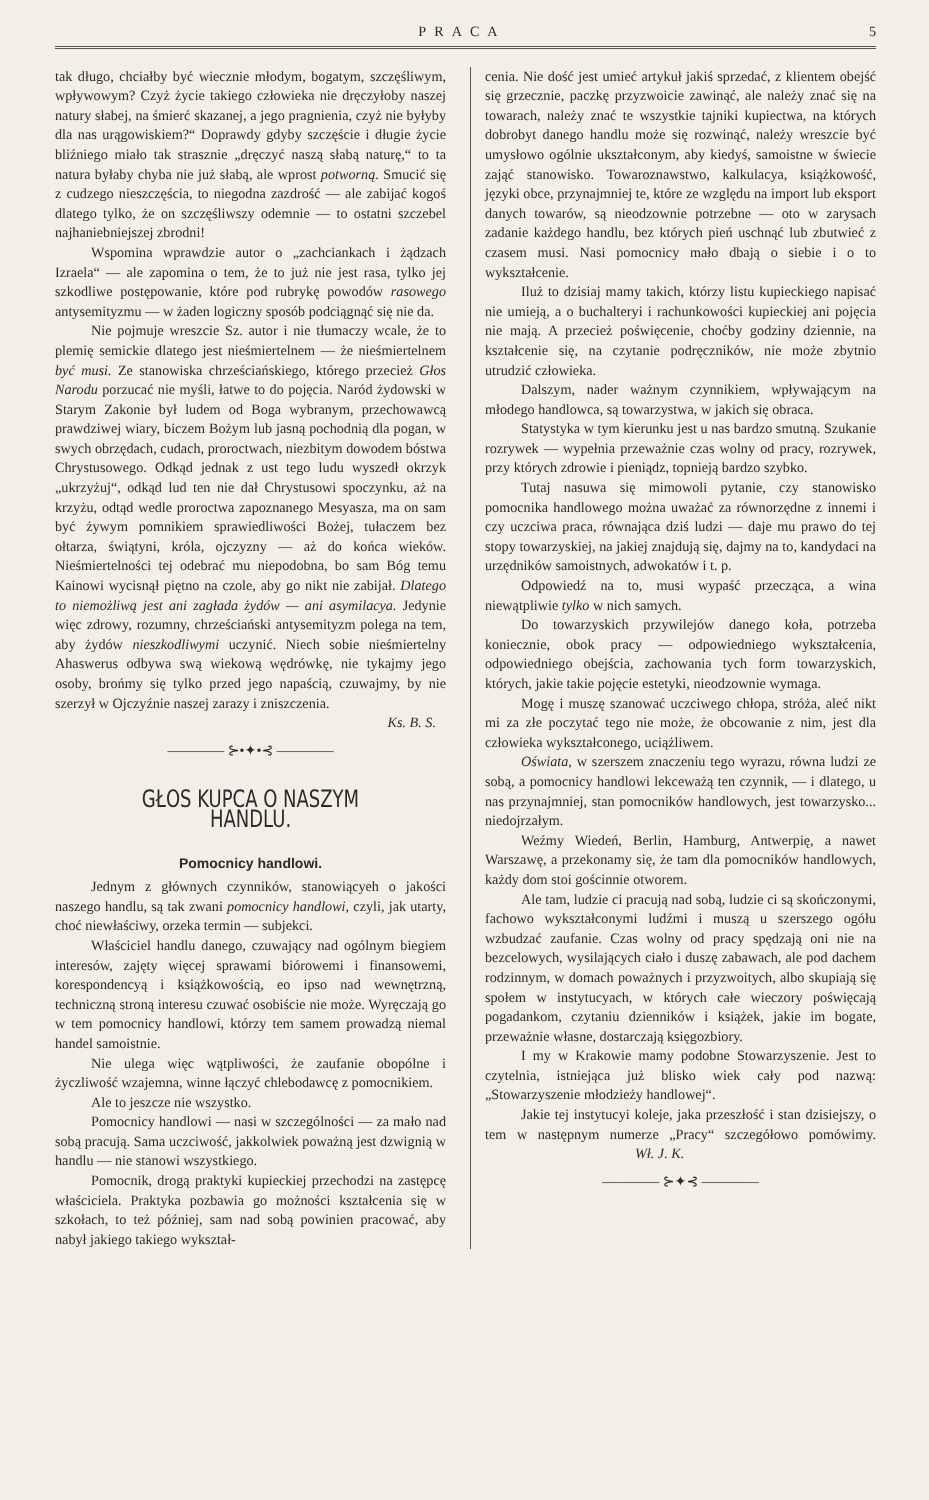PRACA 5
tak długo, chciałby być wiecznie młodym, bogatym, szczęśliwym, wpływowym? Czyż życie takiego człowieka nie dręczyłoby naszej natury słabej, na śmierć skazanej, a jego pragnienia, czyż nie byłyby dla nas urągowiskiem?“ Doprawdy gdyby szczęście i długie życie bliźniego miało tak strasznie „dręczyć naszą słabą naturę,“ to ta natura byłaby chyba nie już słabą, ale wprost potworną. Smucić się z cudzego nieszczęścia, to niegodna zazdrość — ale zabijać kogoś dlatego tylko, że on szczęśliwszy odemnie — to ostatni szczebel najhaniebniejszej zbrodni!
Wspomina wprawdzie autor o „zachciankach i żądzach Izraela“ — ale zapomina o tem, że to już nie jest rasa, tylko jej szkodliwe postępowanie, które pod rubrykę powodów rasowego antysemityzmu — w żaden logiczny sposób podciągnąć się nie da.
Nie pojmuje wreszcie Sz. autor i nie tłumaczy wcale, że to plemię semickie dlatego jest nieśmiertelnem — że nieśmiertelnem być musi. Ze stanowiska chrześciańskiego, którego przecież Głos Narodu porzucać nie myśli, łatwe to do pojęcia. Naród żydowski w Starym Zakonie był ludem od Boga wybranym, przechowawcą prawdziwej wiary, biczem Bożym lub jasną pochodnią dla pogan, w swych obrzędach, cudach, proroctwach, niezbitym dowodem bóstwa Chrystusowego. Odkąd jednak z ust tego ludu wyszedł okrzyk „ukrzyżuj“, odkąd lud ten nie dał Chrystusowi spoczynku, aż na krzyżu, odtąd wedle proroctwa zapoznanego Mesyasza, ma on sam być żywym pomnikiem sprawiedliwości Bożej, tułaczem bez ołtarza, świątyni, króla, ojczyzny — aż do końca wieków. Nieśmiertelności tej odebrać mu niepodobna, bo sam Bóg temu Kainowi wycisnął piętno na czole, aby go nikt nie zabijał. Dlatego to niemożliwą jest ani zagłada żydów — ani asymilacya. Jedynie więc zdrowy, rozumny, chrześciański antysemityzm polega na tem, aby żydów nieszkodliwymi uczynić. Niech sobie nieśmiertelny Ahaswerus odbywa swą wiekową wędrówkę, nie tykajmy jego osoby, brońmy się tylko przed jego napaścią, czuwajmy, by nie szerzył w Ojczyźnie naszej zarazy i zniszczenia.
Ks. B. S.
———— ⊱•✦•⊰ ————
GŁOS KUPCA O NASZYM HANDLU.
Pomocnicy handlowi.
Jednym z głównych czynników, stanowiącyeh o jakości naszego handlu, są tak zwani pomocnicy handlowi, czyli, jak utarty, choć niewłaściwy, orzeka termin — subjekci.
Właściciel handlu danego, czuwający nad ogólnym biegiem interesów, zajęty więcej sprawami biórowemi i finansowemi, korespondencyą i książkowością, eo ipso nad wewnętrzną, techniczną stroną interesu czuwać osobiście nie może. Wyręczają go w tem pomocnicy handlowi, którzy tem samem prowadzą niemal handel samoistnie.
Nie ulega więc wątpliwości, że zaufanie obopólne i życzliwość wzajemna, winne łączyć chlebodawcę z pomocnikiem.
Ale to jeszcze nie wszystko.
Pomocnicy handlowi — nasi w szczególności — za mało nad sobą pracują. Sama uczciwość, jakkolwiek poważną jest dzwignią w handlu — nie stanowi wszystkiego.
Pomocnik, drogą praktyki kupieckiej przechodzi na zastępcę właściciela. Praktyka pozbawia go możności kształcenia się w szkołach, to też później, sam nad sobą powinien pracować, aby nabył jakiego takiego wykształ-
cenia. Nie dość jest umieć artykuł jakiś sprzedać, z klientem obejść się grzecznie, paczkę przyzwoicie zawinąć, ale należy znać się na towarach, należy znać te wszystkie tajniki kupiectwa, na których dobrobyt danego handlu może się rozwinąć, należy wreszcie być umysłowo ogólnie ukształconym, aby kiedyś, samoistne w świecie zająć stanowisko. Towaroznawstwo, kalkulacya, książkowość, języki obce, przynajmniej te, które ze względu na import lub eksport danych towarów, są nieodzownie potrzebne — oto w zarysach zadanie każdego handlu, bez których pień uschnąć lub zbutwieć z czasem musi. Nasi pomocnicy mało dbają o siebie i o to wykształcenie.
Iluż to dzisiaj mamy takich, którzy listu kupieckiego napisać nie umieją, a o buchalteryi i rachunkowości kupieckiej ani pojęcia nie mają. A przecież poświęcenie, choćby godziny dziennie, na kształcenie się, na czytanie podręczników, nie może zbytnio utrudzić człowieka.
Dalszym, nader ważnym czynnikiem, wpływającym na młodego handlowca, są towarzystwa, w jakich się obraca.
Statystyka w tym kierunku jest u nas bardzo smutną. Szukanie rozrywek — wypełnia przeważnie czas wolny od pracy, rozrywek, przy których zdrowie i pieniądz, topnieją bardzo szybko.
Tutaj nasuwa się mimowoli pytanie, czy stanowisko pomocnika handlowego można uważać za równorzędne z innemi i czy uczciwa praca, równająca dziś ludzi — daje mu prawo do tej stopy towarzyskiej, na jakiej znajdują się, dajmy na to, kandydaci na urzędników samoistnych, adwokatów i t. p.
Odpowiedź na to, musi wypaść przecząca, a wina niewątpliwie tylko w nich samych.
Do towarzyskich przywilejów danego koła, potrzeba koniecznie, obok pracy — odpowiedniego wykształcenia, odpowiedniego obejścia, zachowania tych form towarzyskich, których, jakie takie pojęcie estetyki, nieodzownie wymaga.
Mogę i muszę szanować uczciwego chłopa, stróża, aleć nikt mi za złe poczytać tego nie może, że obcowanie z nim, jest dla człowieka wykształconego, uciążliwem.
Oświata, w szerszem znaczeniu tego wyrazu, równa ludzi ze sobą, a pomocnicy handlowi lekceważą ten czynnik, — i dlatego, u nas przynajmniej, stan pomocników handlowych, jest towarzysko... niedojrzałym.
Weźmy Wiedeń, Berlin, Hamburg, Antwerpię, a nawet Warszawę, a przekonamy się, że tam dla pomocników handlowych, każdy dom stoi gościnnie otworem.
Ale tam, ludzie ci pracują nad sobą, ludzie ci są skończonymi, fachowo wykształconymi ludźmi i muszą u szerszego ogółu wzbudzać zaufanie. Czas wolny od pracy spędzają oni nie na bezcelowych, wysilających ciało i duszę zabawach, ale pod dachem rodzinnym, w domach poważnych i przyzwoitych, albo skupiają się społem w instytucyach, w których całe wieczory poświęcają pogadankom, czytaniu dzienników i książek, jakie im bogate, przeważnie własne, dostarczają księgozbiory.
I my w Krakowie mamy podobne Stowarzyszenie. Jest to czytelnia, istniejąca już blisko wiek cały pod nazwą: „Stowarzyszenie młodzieży handlowej“.
Jakie tej instytucyi koleje, jaka przeszłość i stan dzisiejszy, o tem w następnym numerze „Pracy“ szczegółowo pomówimy. Wł. J. K.
———— ⊱✦⊰ ————